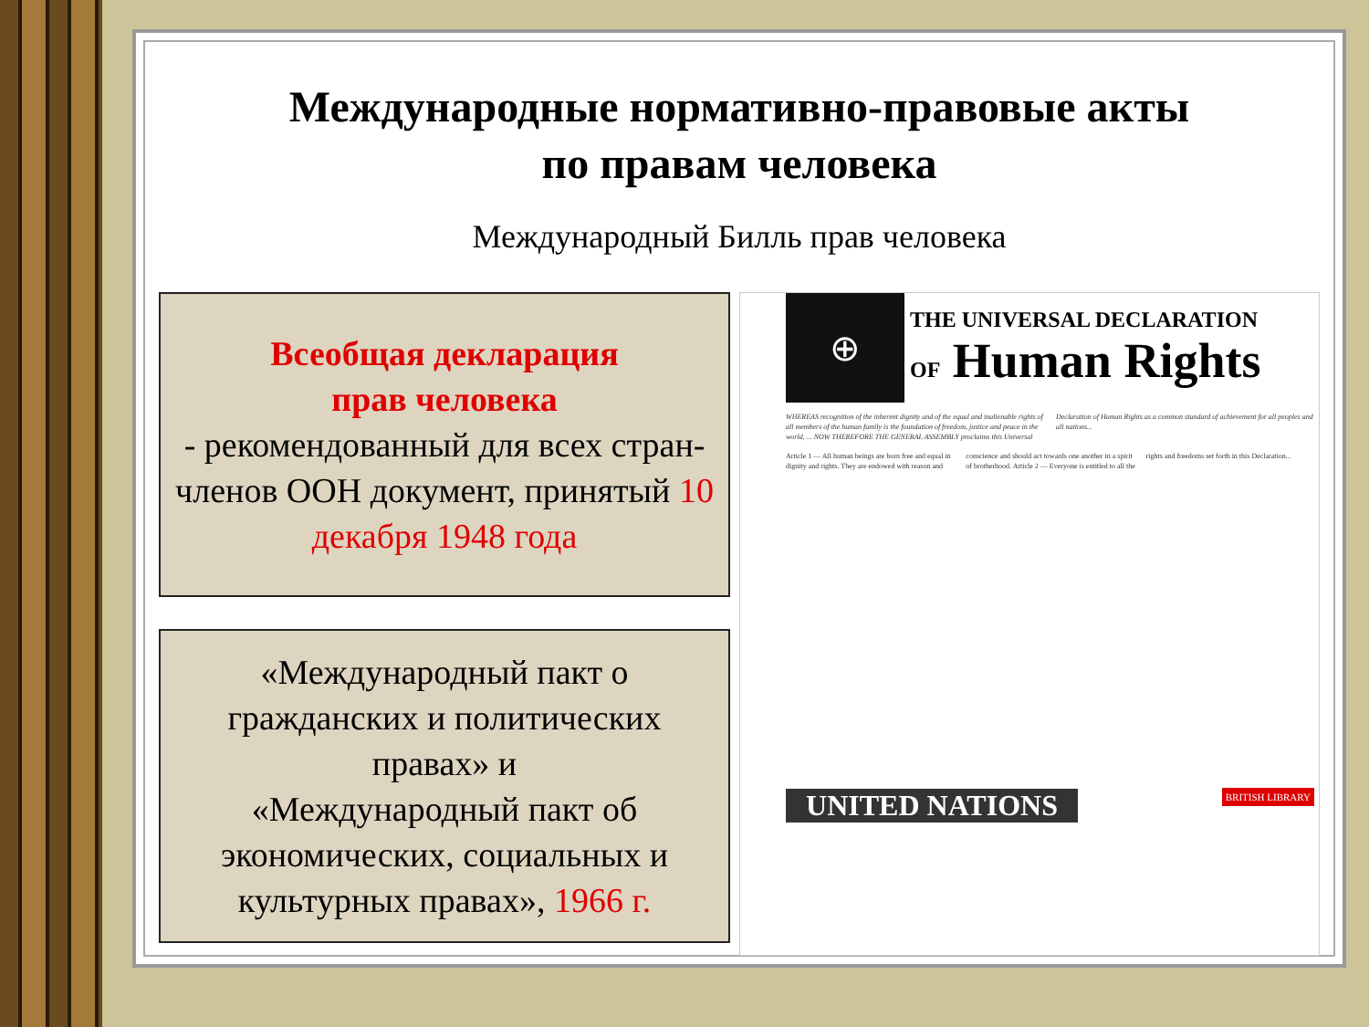Международные нормативно-правовые акты
по правам человека
Международный Билль прав человека
Всеобщая декларация
прав человека
- рекомендованный для всех стран-членов ООН документ, принятый 10 декабря 1948 года
«Международный пакт о гражданских и политических правах» и
«Международный пакт об экономических, социальных и культурных правах», 1966 г.
⊕
THE UNIVERSAL DECLARATION
OF Human Rights
WHEREAS recognition of the inherent dignity and of the equal and inalienable rights of all members of the human family is the foundation of freedom, justice and peace in the world, ... NOW THEREFORE THE GENERAL ASSEMBLY proclaims this Universal Declaration of Human Rights as a common standard of achievement for all peoples and all nations...
Article 1 — All human beings are born free and equal in dignity and rights. They are endowed with reason and conscience and should act towards one another in a spirit of brotherhood. Article 2 — Everyone is entitled to all the rights and freedoms set forth in this Declaration...
UNITED NATIONS
BRITISH LIBRARY